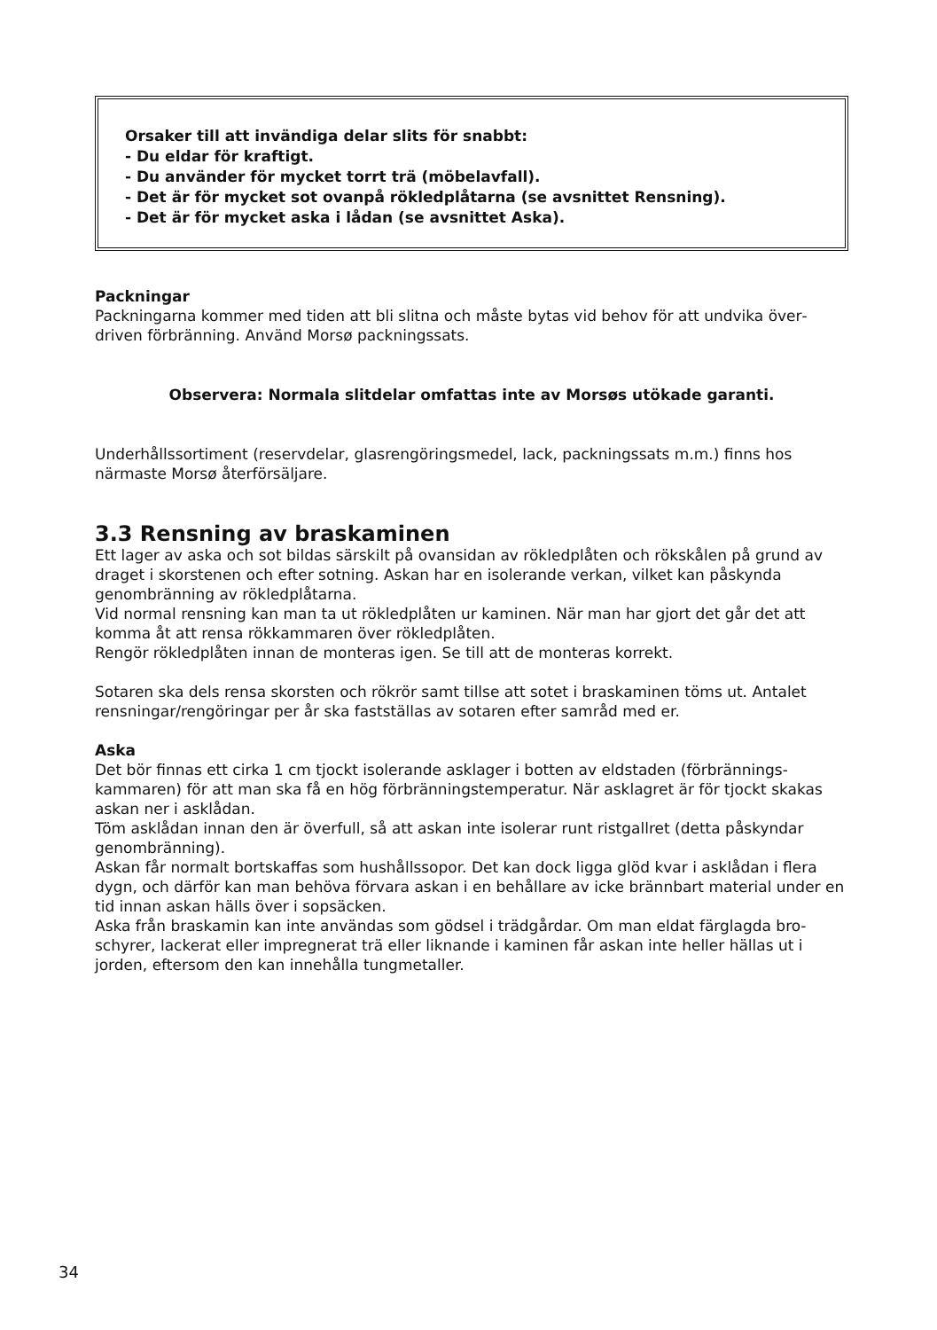Orsaker till att invändiga delar slits för snabbt:
- Du eldar för kraftigt.
- Du använder för mycket torrt trä (möbelavfall).
- Det är för mycket sot ovanpå rökledplåtarna (se avsnittet Rensning).
- Det är för mycket aska i lådan (se avsnittet Aska).
Packningar
Packningarna kommer med tiden att bli slitna och måste bytas vid behov för att undvika över­driven förbränning. Använd Morsø packningssats.
Observera: Normala slitdelar omfattas inte av Morsøs utökade garanti.
Underhållssortiment (reservdelar, glasrengöringsmedel, lack, packningssats m.m.) finns hos närmaste Morsø återförsäljare.
3.3 Rensning av braskaminen
Ett lager av aska och sot bildas särskilt på ovansidan av rökledplåten och rökskålen på grund av draget i skorstenen och efter sotning. Askan har en isolerande verkan, vilket kan påskyn­da genombränning av rökledplåtarna.
Vid normal rensning kan man ta ut rökledplåten ur kaminen. När man har gjort det går det att komma åt att rensa rökkammaren över rökledplåten.
Rengör rökledplåten innan de monteras igen. Se till att de monteras korrekt.
Sotaren ska dels rensa skorsten och rökrör samt tillse att sotet i braskaminen töms ut. Anta­let rensningar/rengöringar per år ska fastställas av sotaren efter samråd med er.
Aska
Det bör finnas ett cirka 1 cm tjockt isolerande asklager i botten av eldstaden (förbrännings­kammaren) för att man ska få en hög förbränningstemperatur. När asklagret är för tjockt skakas askan ner i asklådan.
Töm asklådan innan den är överfull, så att askan inte isolerar runt ristgallret (detta påskyn­dar genombränning).
Askan får normalt bortskaffas som hushållssopor. Det kan dock ligga glöd kvar i asklådan i flera dygn, och därför kan man behöva förvara askan i en behållare av icke brännbart mate­rial under en tid innan askan hälls över i sopsäcken.
Aska från braskamin kan inte användas som gödsel i trädgårdar. Om man eldat färglagda bro­schyrer, lackerat eller impregnerat trä eller liknande i kaminen får askan inte heller hällas ut i jorden, eftersom den kan innehålla tungmetaller.
34